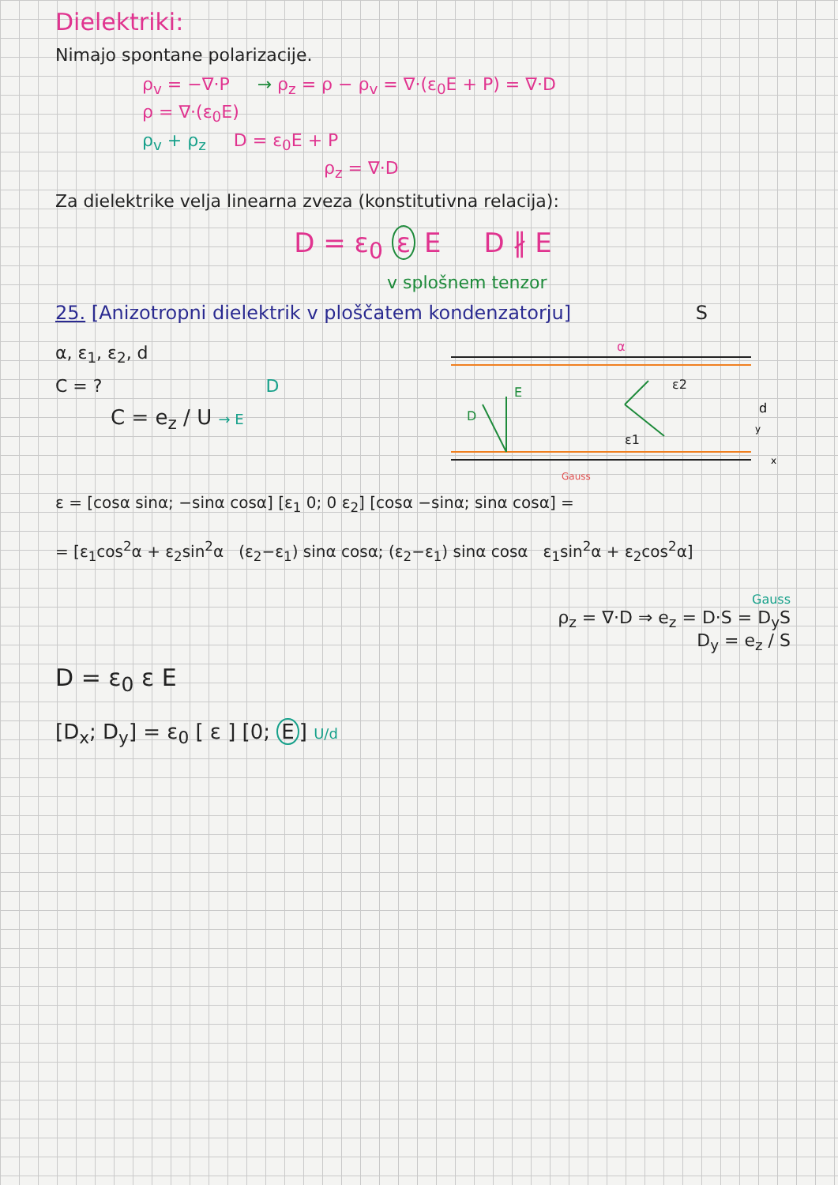Dielektriki:
Nimajo spontane polarizacije.
ρ<sub>v</sub> = −∇·P → ρ<sub>z</sub> = ρ − ρ<sub>v</sub> = ∇·(ε<sub>0</sub>E + P) = ∇·D
ρ = ∇·(ε<sub>0</sub>E)
ρ<sub>v</sub> + ρ<sub>z</sub> D = ε<sub>0</sub>E + P
ρ<sub>z</sub> = ∇·D
Za dielektrike velja linearna zveza (konstitutivna relacija):
D = ε<sub>0</sub> ε E D ∦ E
v splošnem tenzor
25. [Anizotropni dielektrik v ploščatem kondenzatorju] S
α, ε<sub>1</sub>, ε<sub>2</sub>, d
C = ? D
C = e<sub>z</sub> / U → E
D
E
ε2
ε1
α
Gauss
d
x
y
ε = [cosα sinα; −sinα cosα] [ε<sub>1</sub> 0; 0 ε<sub>2</sub>] [cosα −sinα; sinα cosα] =
= [ε<sub>1</sub>cos<sup>2</sup>α + ε<sub>2</sub>sin<sup>2</sup>α (ε<sub>2</sub>−ε<sub>1</sub>) sinα cosα; (ε<sub>2</sub>−ε<sub>1</sub>) sinα cosα ε<sub>1</sub>sin<sup>2</sup>α + ε<sub>2</sub>cos<sup>2</sup>α]
Gauss
ρ<sub>z</sub> = ∇·D ⇒ e<sub>z</sub> = D·S = D<sub>y</sub>S
D<sub>y</sub> = e<sub>z</sub> / S
D = ε<sub>0</sub> ε E
[D<sub>x</sub>; D<sub>y</sub>] = ε<sub>0</sub> [ ε ] [0; E] U/d